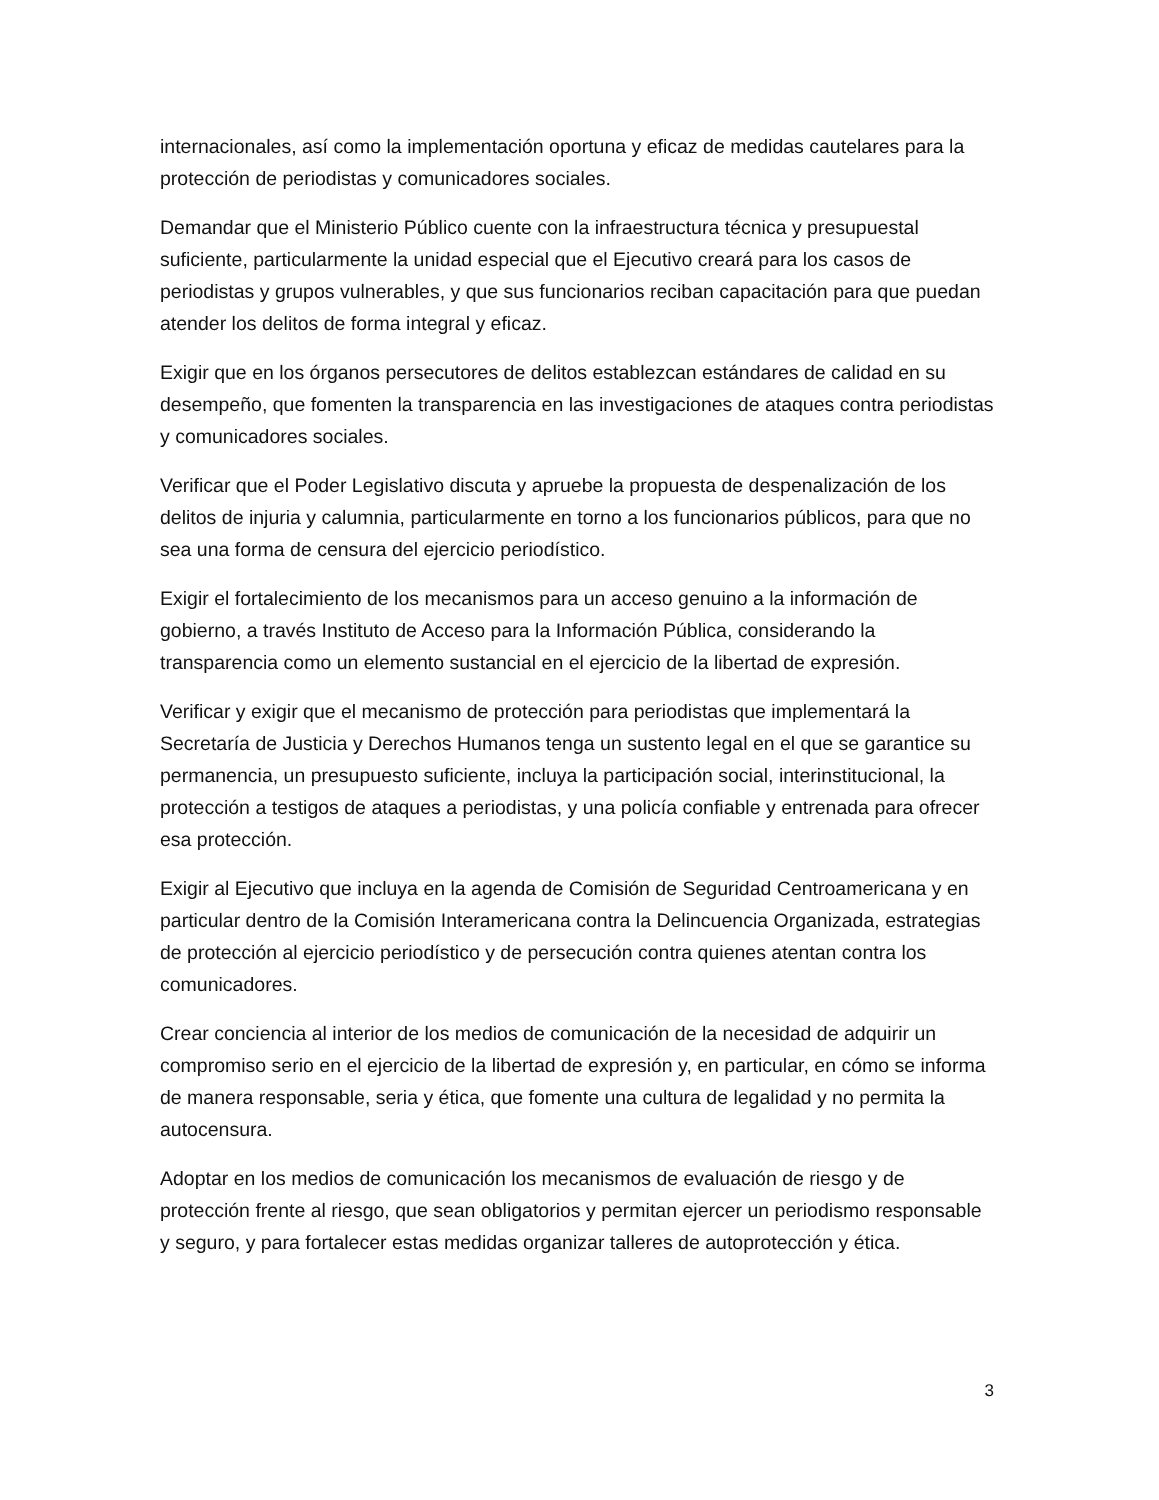internacionales, así como la implementación oportuna y eficaz de medidas cautelares para la protección de periodistas y comunicadores sociales.
Demandar que el Ministerio Público cuente con la infraestructura técnica y presupuestal suficiente, particularmente la unidad especial que el Ejecutivo creará para los casos de periodistas y grupos vulnerables, y que sus funcionarios reciban capacitación para que puedan atender los delitos de forma integral y eficaz.
Exigir que en los órganos persecutores de delitos establezcan estándares de calidad en su desempeño, que fomenten la transparencia en las investigaciones de ataques contra periodistas y comunicadores sociales.
Verificar que el Poder Legislativo discuta y apruebe la propuesta de despenalización de los delitos de injuria y calumnia, particularmente en torno a los funcionarios públicos, para que no sea una forma de censura del ejercicio periodístico.
Exigir el fortalecimiento de los mecanismos para un acceso genuino a la información de gobierno, a través Instituto de Acceso para la Información Pública, considerando la transparencia como un elemento sustancial en el ejercicio de la libertad de expresión.
Verificar y exigir que el mecanismo de protección para periodistas que implementará la Secretaría de Justicia y Derechos Humanos tenga un sustento legal en el que se garantice su permanencia, un presupuesto suficiente, incluya la participación social, interinstitucional, la protección a testigos de ataques a periodistas, y una policía confiable y entrenada para ofrecer esa protección.
Exigir al Ejecutivo que incluya en la agenda de Comisión de Seguridad Centroamericana y en particular dentro de la Comisión Interamericana contra la Delincuencia Organizada, estrategias de protección al ejercicio periodístico y de persecución contra quienes atentan contra los comunicadores.
Crear conciencia al interior de los medios de comunicación de la necesidad de adquirir un compromiso serio en el ejercicio de la libertad de expresión y, en particular, en cómo se informa de manera responsable, seria y ética, que fomente una cultura de legalidad y no permita la autocensura.
Adoptar en los medios de comunicación los mecanismos de evaluación de riesgo y de protección frente al riesgo, que sean obligatorios y permitan ejercer un periodismo responsable y seguro, y para fortalecer estas medidas organizar talleres de autoprotección y ética.
3